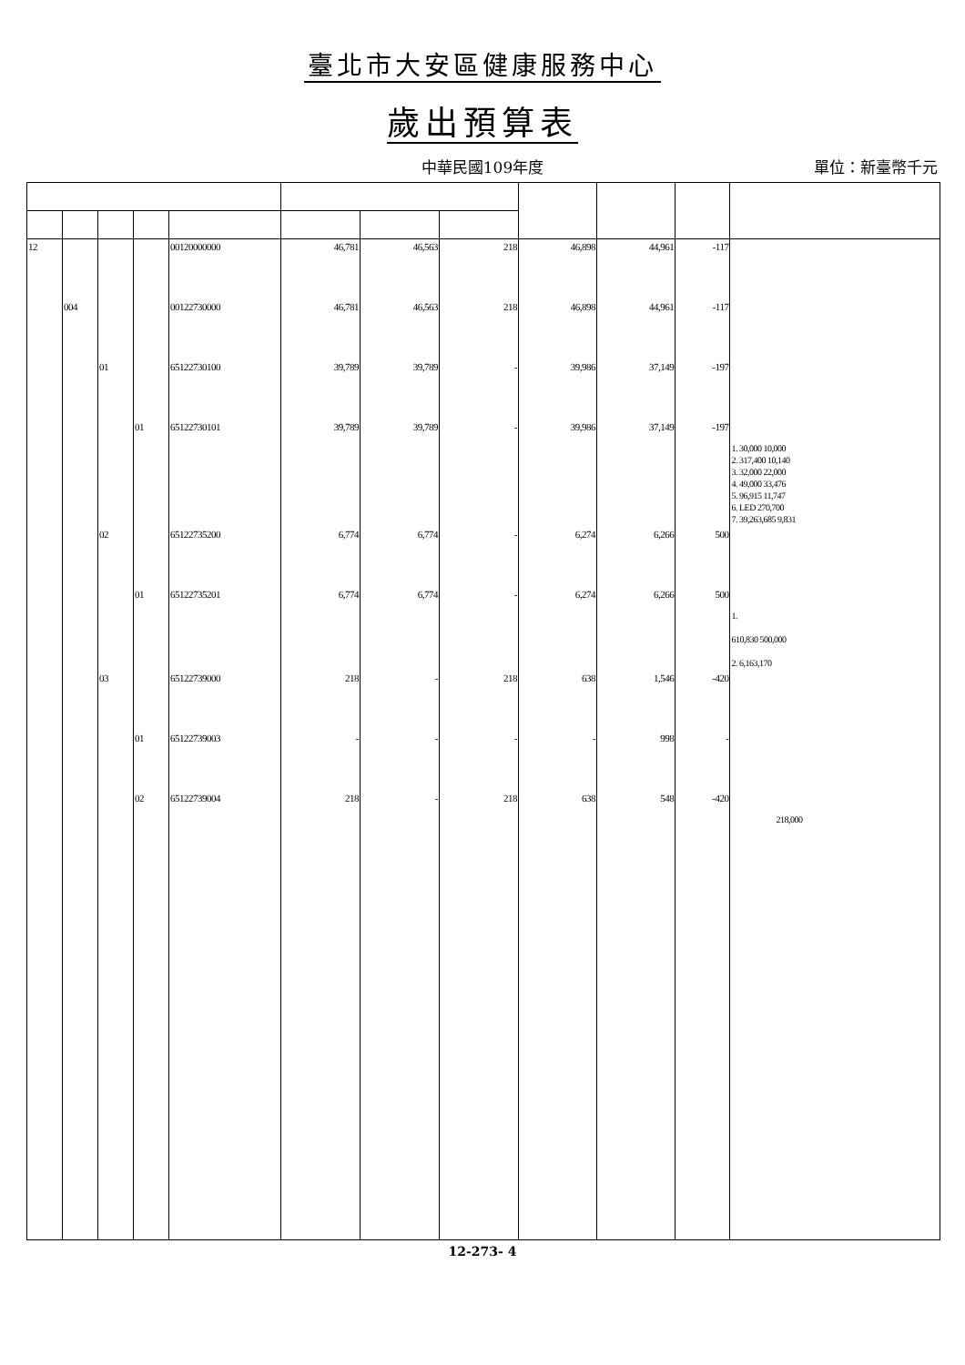臺北市大安區健康服務中心
歲出預算表
中華民國109年度
單位：新臺幣千元
| 12 | | | | 00120000000 | 46,781 | 46,563 | 218 | 46,898 | 44,961 | -117 | |
| | 004 | | | 00122730000 | 46,781 | 46,563 | 218 | 46,898 | 44,961 | -117 | |
| | | 01 | | 65122730100 | 39,789 | 39,789 | - | 39,986 | 37,149 | -197 | |
| | | | 01 | 65122730101 | 39,789 | 39,789 | - | 39,986 | 37,149 | -197 | 1. 30,000 10,000 2. 317,400 10,140 3. 32,000 22,000 4. 49,000 33,476 5. 96,915 11,747 6. LED 270,700 7. 39,263,685 9,831 |
| | | 02 | | 65122735200 | 6,774 | 6,774 | - | 6,274 | 6,266 | 500 | |
| | | | 01 | 65122735201 | 6,774 | 6,774 | - | 6,274 | 6,266 | 500 | 1. 610,830 500,000 2. 6,163,170 |
| | | 03 | | 65122739000 | 218 | - | 218 | 638 | 1,546 | -420 | |
| | | | 01 | 65122739003 | - | - | - | - | 998 | - | |
| | | | 02 | 65122739004 | 218 | - | 218 | 638 | 548 | -420 | 218,000 |
12-273- 4